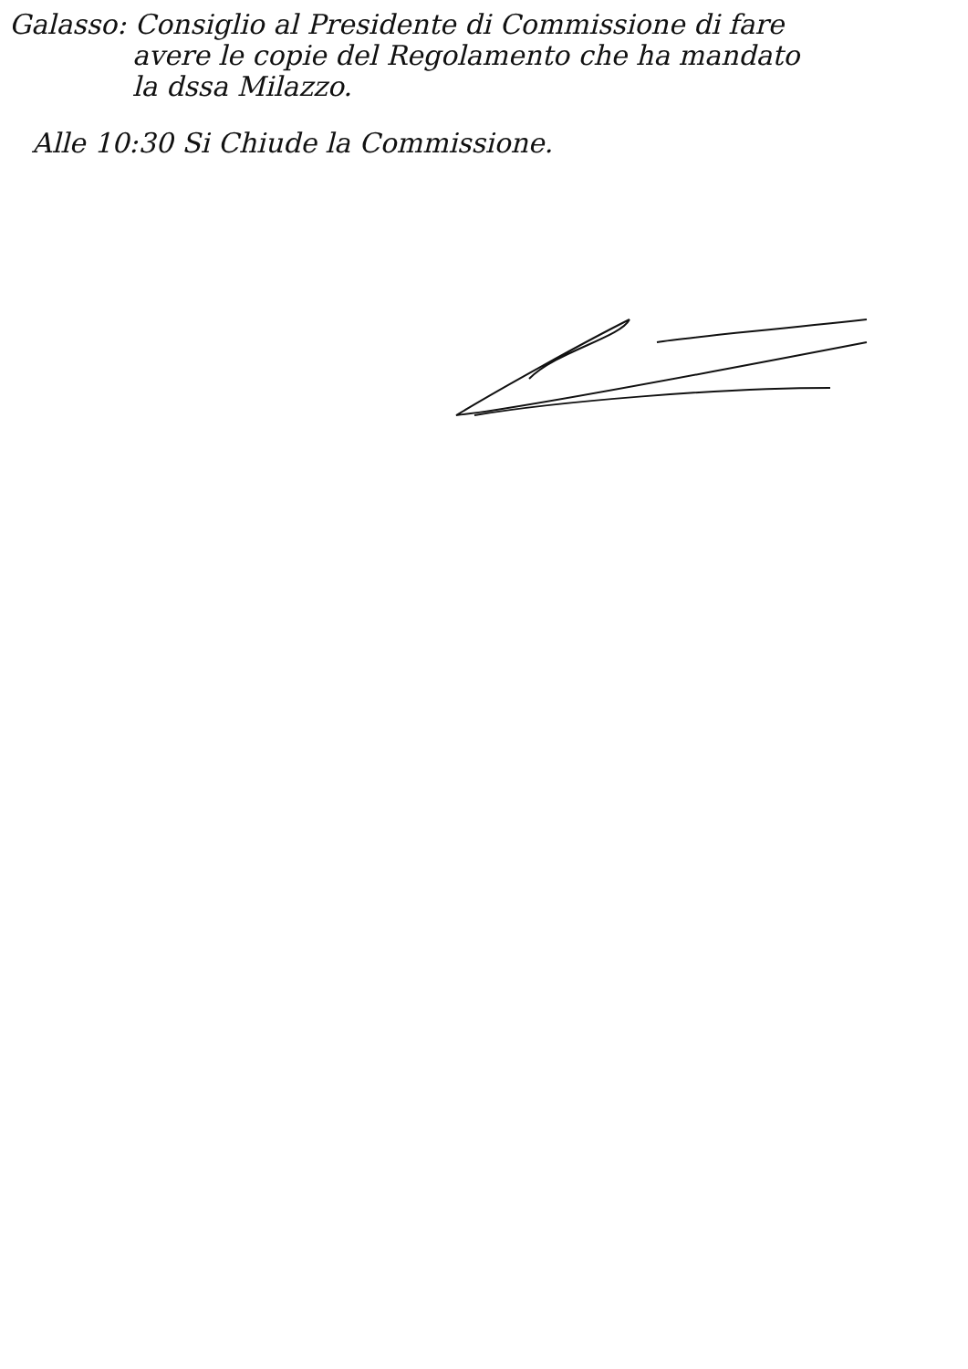Galasso: Consiglio al Presidente di Commissione di fare
avere le copie del Regolamento che ha mandato
la dssa Milazzo.
Alle 10:30 Si Chiude la Commissione.